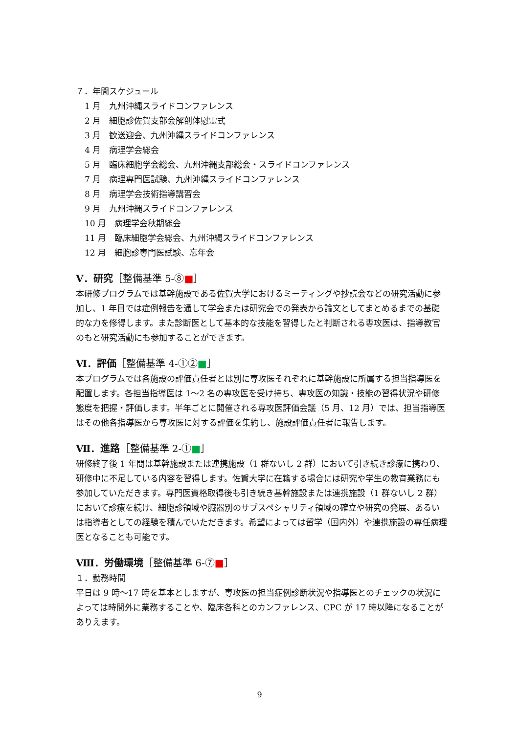７．年間スケジュール
1 月　九州沖縄スライドコンファレンス
2 月　細胞診佐賀支部会解剖体慰霊式
3 月　歓送迎会、九州沖縄スライドコンファレンス
4 月　病理学会総会
5 月　臨床細胞学会総会、九州沖縄支部総会・スライドコンファレンス
7 月　病理専門医試験、九州沖縄スライドコンファレンス
8 月　病理学会技術指導講習会
9 月　九州沖縄スライドコンファレンス
10 月　病理学会秋期総会
11 月　臨床細胞学会総会、九州沖縄スライドコンファレンス
12 月　細胞診専門医試験、忘年会
Ⅴ．研究［整備基準 5-⑧■］
本研修プログラムでは基幹施設である佐賀大学におけるミーティングや抄読会などの研究活動に参加し、1 年目では症例報告を通して学会または研究会での発表から論文としてまとめるまでの基礎的な力を修得します。また診断医として基本的な技能を習得したと判断される専攻医は、指導教官のもと研究活動にも参加することができます。
Ⅵ．評価［整備基準 4-①②■］
本プログラムでは各施設の評価責任者とは別に専攻医それぞれに基幹施設に所属する担当指導医を配置します。各担当指導医は 1～2 名の専攻医を受け持ち、専攻医の知識・技能の習得状況や研修態度を把握・評価します。半年ごとに開催される専攻医評価会議（5 月、12 月）では、担当指導医はその他各指導医から専攻医に対する評価を集約し、施設評価責任者に報告します。
Ⅶ．進路［整備基準 2-①■］
研修終了後 1 年間は基幹施設または連携施設（1 群ないし 2 群）において引き続き診療に携わり、研修中に不足している内容を習得します。佐賀大学に在籍する場合には研究や学生の教育業務にも参加していただきます。専門医資格取得後も引き続き基幹施設または連携施設（1 群ないし 2 群）において診療を続け、細胞診領域や臓器別のサブスペシャリティ領域の確立や研究の発展、あるいは指導者としての経験を積んでいただきます。希望によっては留学（国内外）や連携施設の専任病理医となることも可能です。
Ⅷ．労働環境［整備基準 6-⑦■］
１．勤務時間
平日は 9 時～17 時を基本としますが、専攻医の担当症例診断状況や指導医とのチェックの状況によっては時間外に業務することや、臨床各科とのカンファレンス、CPC が 17 時以降になることがありえます。
9